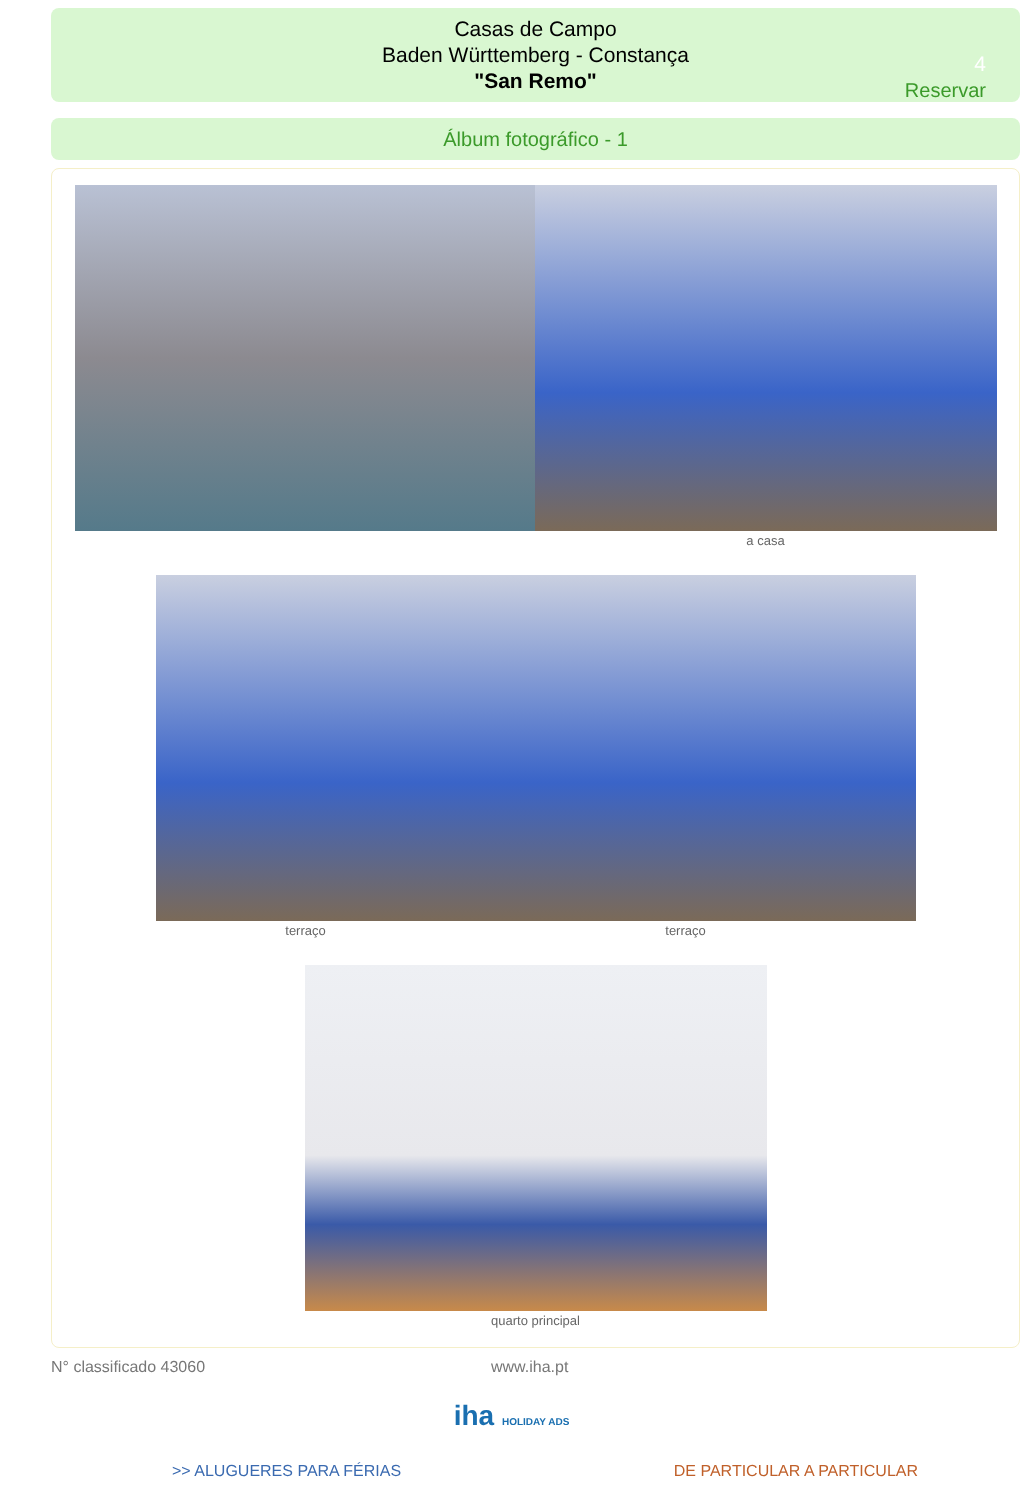Casas de Campo
Baden Württemberg - Constança
"San Remo"
4
Reservar
Álbum fotográfico - 1
a casa
terraço terraço
quarto principal
N° classificado 43060 www.iha.pt
iha HOLIDAY ADS
>> ALUGUERES PARA FÉRIAS DE PARTICULAR A PARTICULAR